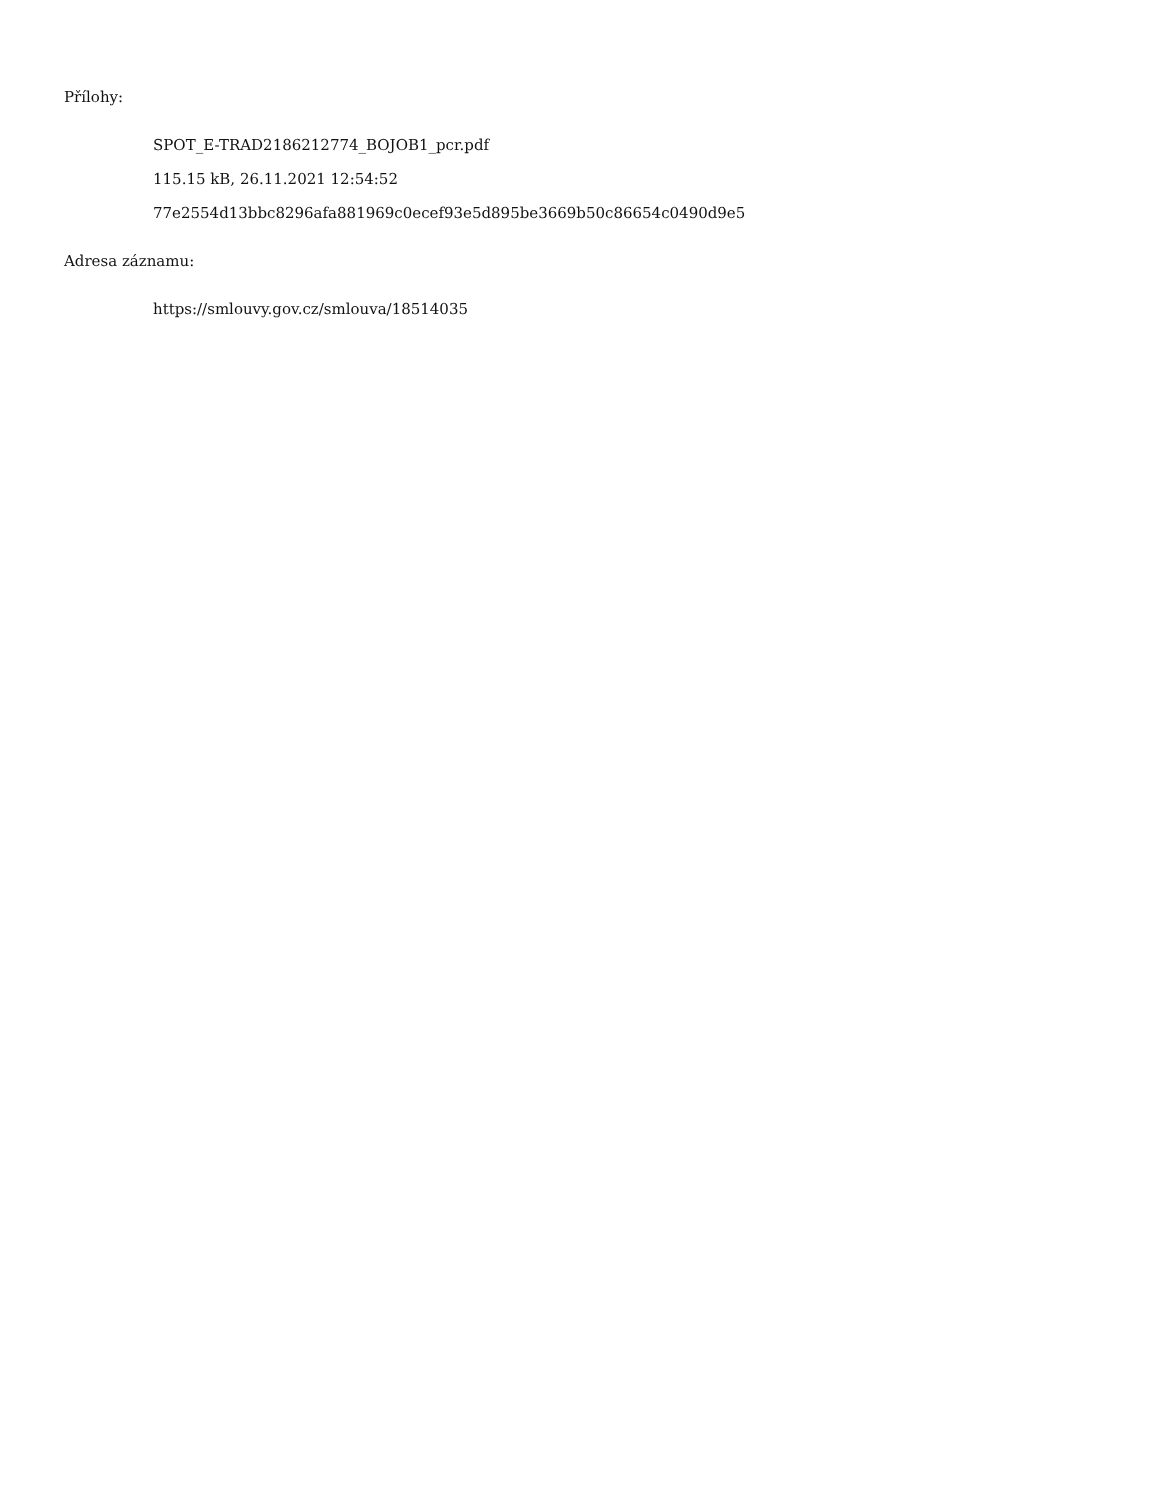Přílohy:
SPOT_E-TRAD2186212774_BOJOB1_pcr.pdf
115.15 kB, 26.11.2021 12:54:52
77e2554d13bbc8296afa881969c0ecef93e5d895be3669b50c86654c0490d9e5
Adresa záznamu:
https://smlouvy.gov.cz/smlouva/18514035